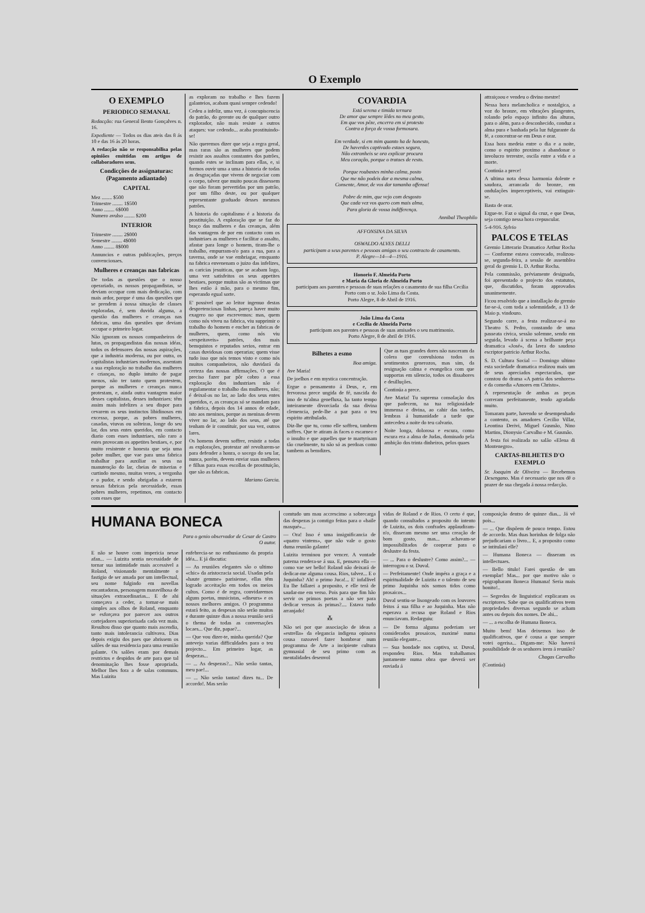O Exemplo
O EXEMPLO
PERIODICO SEMANAL
Redacção: rua General Bento Gonçalves n. 16.
Expediente — Todos os dias ateis das 8 ás 10 e das 16 ás 20 horas.
A redacção não se responsabilisa pelas opiniões emittidas em artigos de collaboradores seus.
Condicções de assignaturas: (Pagamento adiantado)
CAPITAL
Mez ........ $500
Trimestre ........ 1$500
Anno ........ 6$000
Numero avulso ........ $200
INTERIOR
Trimestre ........ 2$000
Semestre ........ 4$000
Anno ........ 8$000
Annuncios e outras publicações, preços convencionaes.
Mulheres e creanças nas fabricas
De todas as questões que o nosso operariado, os nossos propagandistas, se deviam occupar com mais dedicação, com mais ardor, porque é uma das questões que se prendem á nossa situação de classes exploradas, é, sem duvida alguma, a questão das mulheres e creanças nas fabricas, uma das questões que deviam occupar o primeiro logar.
Não ignoram os nossos companheiros de lutas, os propagandistas das nossas idéas, todos os defensores das nossas aspirações, que a industria moderna, ou por outra, os capitalistas industriaes modernos, assentam a sua exploração no trabalho das mulheres e crianças, no duplo intuito de pagar menos, não ter tanto quem protestem, porque as mulheres e creanças nunca protestam, e, ainda outra vantagem maior desses capitalistas, desses industriaes: têm assim mais infelizes a seu dispor para cevarem os seus instinctos libidinosos em excesso, porque, as pobres mulheres, casadas, viuvas ou solteiras, longe do seu lar, dos seus entes queridos, em contacto diario com esses industriaes, não raro a estes provocam os appetites bestiaes, e, por muito resistente e honesta que seja uma pobre mulher, que vae para uma fabrica trabalhar para auxiliar os seus na manutenção do lar, cheias de miserias e curtindo mesmo, muitas vezes, a vergonha e o pudor, e sendo obrigadas a estarem nessas fabricas pela necessidade, essas pobres mulheres, repetimos, em contacto com esses que
as exploram no trabalho e lhes fazem galanteios, acabam quasi sempre cedendo!
Cedeu a infeliz, uma vez, á concupiscencia do patrão, do gerente ou de qualquer outro explorador, não mais resiste a outros ataques: vae cedendo... acaba prostituindo-se!
Não queremos dizer que seja a regra geral, mas raras são as mulheres que podem resistir aos assaltos constantes dos patrões, quando estes se inclinam para ellas, e, si formos ouvir uma a uma a historia de todas as desgraçadas que vivem de negociar com o corpo, talvez que muito poucas dissessem que não foram pervertidas por um patrão, por um filho deste, ou por qualquer representante graduado desses mesmos patrões.
A historia do capitalismo é a historia da prostituição. A exploração que se faz do braço das mulheres e das creanças, além das vantagens de por em contacto com os industriaes as mulheres e facilitar o assalto, afastar para longe o homem, tiram-lhe o trabalho, empurram-n'o para a rua, para a taverna, onde se vae embriagar, emquanto na fabrica envenenam o juizo das infelizes, as caricias jesuiticas, que se acabam logo, uma vez satisfeitos os seus appetites bestiaes, porque muitas são as victimas que lhes estão á mão, para o mesmo fim, esperando egual sorte.
E' possivel que ao leitor ingenuo destas despretenciosas linhas, pareça haver muito exagero no que escrevemos: mas, quem como nós viveu na fabrica, viu supprimir o trabalho do homem e encher as fabricas de mulheres, quem, como nós viu «respeitaveis» patrões, dos mais bemquistos e reputados serios, entrar em casas duvidosas com operarias; quem visse tudo isso que nós temos visto e como nós muitos companheiros, não duvidará da certeza das nossas affirmações. O que é preciso fazer par pôr cobro a essa exploração dos industriaes não é regulamentar o trabalho das mulheres, não; é deixal-as no lar, ao lado dos seus entes queridos, e, as creanças só se mandam para a fabrica, depois dos 14 annos de edade, isto aos meninos, porque as meninas devem viver no lar, ao lado dos seus, até que tenham de ir constituir, por sua vez, outros lares.
Os homens devem soffrer, resistir a todas as explorações, protestar até revoltarem-se para defender a honra, o socego do seu lar, nunca, porém, devem enviar suas mulheres e filhas para essas escollas de prostituição, que são as fabricas.
Mariano Garcia.
COVARDIA
Está serena e timida ternura
De amor que sempre lêdes no meu gesto,
Em que vos pêze, encerra em si protesto
Contra a força de vossa formosura.
Em verdade, si em mim quanto ha de honesto,
De haverdes captivado estaes segura,
Não extranheis se ora explicar procura
Meu coração, porque o trataes de resto.
Porque roubastes minha calma, posto
Que me não podeis dar a mesma calma,
Consente, Amor, de vos dar tamanha offensa!
Pobre de mim, que vejo com desgosto
Que cada vez vos quero com mais alma,
Para gloria de vossa indifferença.
Annibal Theophilo
AFFONSINA DA SILVA
e
OSWALDO ALVES DELLI
participam a seus parentes e pessoas amigas o seu contracto de casamento.
P. Alegre—14—4—1916.
Honorio F. Almeida Porto
e Maria da Gloria de Almeida Porto
participam aos parentes e pessoas de suas relações o casamento de sua filha Cecilia Porto com o sr. João Lima da Costa.
Porto Alegre, 8 de Abril de 1916.
João Lima da Costa
e Cecilia de Almeida Porto
participam aos parentes e pessoas de suas amisades o seu matrimonio.
Porto Alegre, 8 de abril de 1916.
Bilhetes a esmo
Boa amiga.
Ave Maria!
De joelhos e em mystica concentração.
Ergue o pensamento á Deus, e, em fervorosa prece ungida de fé, nascida do imo de tu'alma genefluxa, ha tanto tempo inteiramente divorciada da sua divina clemencia, pede-lhe a paz para o teu espirito attribulado.
Diz-lhe que tu, como elle soffreu, tambem soffres. Que te atiram ás faces o escarneo e o insulto e que aquelles que te martyrisam tão cruelmente, tu não só as perdoas como tambem as bemdizes.
Que as tuas grandes dores não nasceram da colera que convulsiona todos os sentimentos generozos, mas sim, da resignação calma e evangelica com que supportas em silencio, todos os dissabores e desilluções.
Continúa a prece.
Ave Maria! Tu suprema consolação dos que padecem, na tua religiosidade immensa e divina, ao cahir das tardes, lembras á humanidade a tarde que antecedeu a noite do teu calvario.
Noite longa, dolorosa e escura, como escura era a alma de Judas, dominado pela ambição dos trinta dinheiros, pelos quaes
attraiçoou e vendeu o divino mestre!
Nessa hora melancholica e nostalgica, a voz do bronze, em vibrações plangentes, rolando pelo espaço infinito das alturas, para o além, para o desconhecido, conduz a alma pura e banhada pela luz fulgurante da fé, a concentrar-se em Deus e orar.
Essa hora medeia entre o dia e a noite, como o espirito proximo a abandonar o involucro terrestre, oscila entre a vida e a morte.
Continúa a prece!
A ultima nota dessa harmonia dolente e saudoza, arrancada do bronze, em ondulações imperceptiveis, vai extinguir-se.
Basta de orar.
Ergue-te. Faz o signal da cruz, e que Deus, seja comtigo nessa hora crepuscular.
5-4-916. Sylvio
PALCOS E TELAS
Gremio Litterario Dramatico Arthur Rocha — Conforme estava convocado, realizou-se, segunda-feira, a sessão de assemblea geral do gremio L. D. Arthur Rocha.
Pela commissão, préviamente designada, foi apresentado o projecto dos estatutos, que, discutidos, foram approvados unanimemente.
Ficou resolvido que a installação do gremio far-se-á, com toda a solemnidade, a 13 de Maio p. vindouro.
Segundo corre, a festa realizar-se-á no Theatro S. Pedro, constando de uma passeata civica, sessão solemne, sendo em seguida, levado á scena a brilhante peça dramatica «José», da lavra do saudoso escriptor patricio Arthur Rocha.
S. D. Cultura Social — Domingo ultimo esta sociedade dramatica realizou mais um de seus apreciados espectaculos, que constou do drama «A patria dos senhores» e da comedia «Amores em Christo».
A representação de ambas as peças correram perfeitamente, tendo agradado muito.
Tomaram parte, havendo se desempenhado a contento, os amadores Cecilio Villar, Leontina Derivi, Miguel Gusmão, Nino Martins, Dionysio Carvalho e M. Gusmão.
A festa foi realizada no salão «Elena di Montenegro».
CARTAS-BILHETES D'O EXEMPLO
Sr. Joaquim de Oliveira — Recebemos Desengano. Mas é necessario que nos dê o prazer de sua chegada á nossa redacção.
HUMANA BONECA
Para o genio observador de Cesar de Castro
O autor.
E não se houve com impericia nesse afan... — Luizita sentia necessidade de tornar sua intimidade mais accessivel a Roland, visionando mentalmente o fastigio de ser amada por um intellectual, seu nome fulgindo em novellas encantadoras, personagem maravilhosa de situações extraordinarias... E de ahi começava a ceder, a tornar-se mais simples aos olhos de Roland, emquanto se esforçava por parecer aos outros cortejadores superiorisada cada vez mais. Resultou disso que quanto mais ascendia, tanto mais intolerancia cultivava. Dias depois exigiu dos paes que abrissem os salões de sua residencia para uma reunião galante. Os salões eram por demais restrictos e despidos de arte para que tal denominação lhes fosse apropriada. Melhor lhes fora a de salas communs. Mas Luizita
enfebrecia-se no enthusiasmo da propria idéa... E já discutia:
— As reuniões elegantes são o ultimo «chic» da aristocracia social. Usadas pela «haute gemme» parisiense, ellas têm logrado acceitação em todos os meios cultos. Como é de regra, convidaremos alguns poetas, musicistas, «diseurs» e os nossos melhores amigos. O programma estará feito, as despesas não serão muitas e durante quinze dias a nossa reunião será o thema de todas as conversações locaes... Que diz, papae?...
— Que vou dizer-te, minha querida? Que antevejo varias difficuldades para o teu projecto... Em primeiro logar, as despezas...
— ... As despezas?... Não serão tantas, meu pae!...
— ... Não serão tantas! dizes tu... De accordo!. Mas serão
comtudo um mau accrescimo a sobrecarga das despezas ja comtigo feitas para o «baile masqué»...
— Ora! Isso é uma insignificancia de «quatro vintens», que não vale o gosto duma reunião galante!
Luizita terminou por vencer. A vontade paterna rendera-se á sua. E, pensava ella — como vae ser bello! Roland não deixará de dedicar-me alguma cousa. Rios, talvez... E o Juquinha? Ah! o primo Juca!... E' infallivel Eu lhe fallarei a proposito, e elle terá de saudar-me em verso. Pois para que fim hão servir os primos poetas a não ser para dedicar versos ás primas?.... Estava tudo arranjado!
⁂
Não sei por que associação de ideas a «estrella» da elegancia indigena opinava cousa razoavel fazer hombrear num programma de Arte a incipiente cultura gymnasial de seu primo com as mentalidades desenvol
vidas de Roland e de Rios. O certo é que, quando consultados a proposito do intento de Luizita, os dois confrades applaudiram-n'o, disseram mesmo ser uma creação de bom gosto, mas... achavam-se impossibilitados de cooperar para o deslustre da festa.
— ... Para o deslustre? Como assim?... — interrogou o sr. Duval.
— Perfeitamente! Onde impéra a graça e a espiritualidade de Luizita e o talento de seu primo Juquinha nós somos tidos como prosaicos...
Duval sentiu-se lisongeado com os louvores feitos á sua filha e ao Juquinha. Mas não esperava a recusa que Roland e Rios enunciavam. Redarguiu:
— De forma alguma poderiam ser considerados prosaicos, maximé numa reunião elegante...
— Sua bondade nos captiva, sr. Duval, respondeu Rios. Mas trabalhamos juntamente numa obra que deverá ser enviada á
composição dentro de quinze dias... Já vê pois...
— ... Que dispõem de pouco tempo. Estou de accordo. Mas duas horinhas de folga não prejudicariam o livro... E, a proposito como se intitulará elle?
— Humana Boneca — disseram os intellectuaes.
— Bello titulo! Farei questão de um exemplar! Mas... por que motivo não o epigrapharam Boneca Humana! Seria mais bonito!..
— Segredos de linguistica! explicaram os escriptores. Sabe que os qualificativos teem propriedades diversas segundo se acham antes ou depois dos nomes. De ahi...
— ... a escolha de Humana Boneca.
Muito bem! Mas deixemos isso de qualificativos, que é cousa a que sempre votei ogerisa... Digam-me: Não haverá possibilidade de os senhores irem á reunião?
Chagas Carvalho
(Continúa)